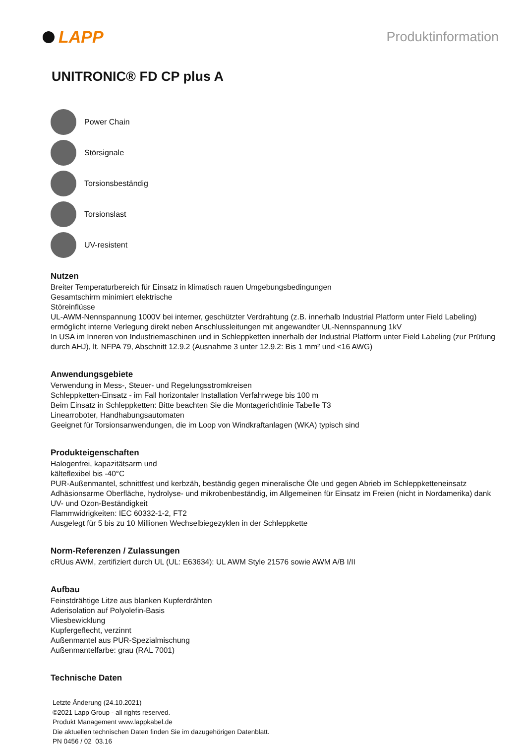LAPP
Produktinformation
UNITRONIC® FD CP plus A
Power Chain
Störsignale
Torsionsbeständig
Torsionslast
UV-resistent
Nutzen
Breiter Temperaturbereich für Einsatz in klimatisch rauen Umgebungsbedingungen
Gesamtschirm minimiert elektrische
Störeinflüsse
UL-AWM-Nennspannung 1000V bei interner, geschützter Verdrahtung (z.B. innerhalb Industrial Platform unter Field Labeling) ermöglicht interne Verlegung direkt neben Anschlussleitungen mit angewandter UL-Nennspannung 1kV
In USA im Inneren von Industriemaschinen und in Schleppketten innerhalb der Industrial Platform unter Field Labeling (zur Prüfung durch AHJ), lt. NFPA 79, Abschnitt 12.9.2 (Ausnahme 3 unter 12.9.2: Bis 1 mm² und <16 AWG)
Anwendungsgebiete
Verwendung in Mess-, Steuer- und Regelungsstromkreisen
Schleppketten-Einsatz - im Fall horizontaler Installation Verfahrwege bis 100 m
Beim Einsatz in Schleppketten: Bitte beachten Sie die Montagerichtlinie Tabelle T3
Linearroboter, Handhabungsautomaten
Geeignet für Torsionsanwendungen, die im Loop von Windkraftanlagen (WKA) typisch sind
Produkteigenschaften
Halogenfrei, kapazitätsarm und
kälteflexibel bis -40°C
PUR-Außenmantel, schnittfest und kerbzäh, beständig gegen mineralische Öle und gegen Abrieb im Schleppketteneinsatz
Adhäsionsarme Oberfläche, hydrolyse- und mikrobenbeständig, im Allgemeinen für Einsatz im Freien (nicht in Nordamerika) dank UV- und Ozon-Beständigkeit
Flammwidrigkeiten: IEC 60332-1-2, FT2
Ausgelegt für 5 bis zu 10 Millionen Wechselbiegezyklen in der Schleppkette
Norm-Referenzen / Zulassungen
cRUus AWM, zertifiziert durch UL (UL: E63634): UL AWM Style 21576 sowie AWM A/B I/II
Aufbau
Feinstdrähtige Litze aus blanken Kupferdrähten
Aderisolation auf Polyolefin-Basis
Vliesbewicklung
Kupfergeflecht, verzinnt
Außenmantel aus PUR-Spezialmischung
Außenmantelfarbe: grau (RAL 7001)
Technische Daten
Letzte Änderung (24.10.2021)
©2021 Lapp Group - all rights reserved.
Produkt Management www.lappkabel.de
Die aktuellen technischen Daten finden Sie im dazugehörigen Datenblatt.
PN 0456 / 02_03.16